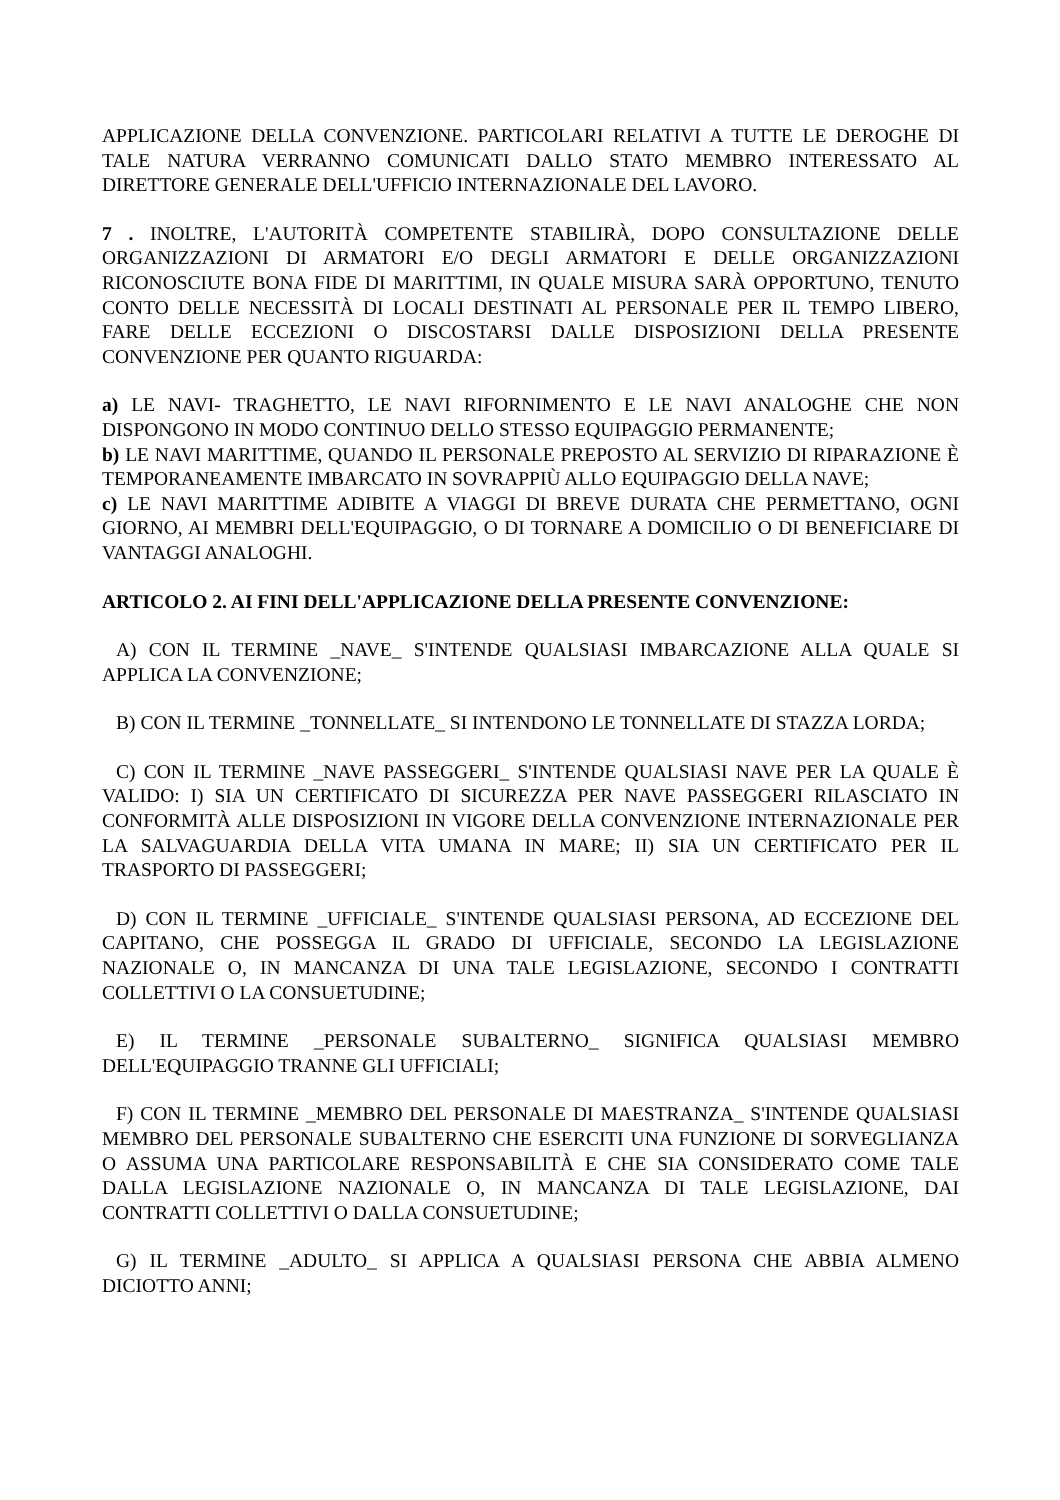APPLICAZIONE DELLA CONVENZIONE. PARTICOLARI RELATIVI A TUTTE LE DEROGHE DI TALE NATURA VERRANNO COMUNICATI DALLO STATO MEMBRO INTERESSATO AL DIRETTORE GENERALE DELL'UFFICIO INTERNAZIONALE DEL LAVORO.
7 . INOLTRE, L'AUTORITÀ COMPETENTE STABILIRÀ, DOPO CONSULTAZIONE DELLE ORGANIZZAZIONI DI ARMATORI E/O DEGLI ARMATORI E DELLE ORGANIZZAZIONI RICONOSCIUTE BONA FIDE DI MARITTIMI, IN QUALE MISURA SARÀ OPPORTUNO, TENUTO CONTO DELLE NECESSITÀ DI LOCALI DESTINATI AL PERSONALE PER IL TEMPO LIBERO, FARE DELLE ECCEZIONI O DISCOSTARSI DALLE DISPOSIZIONI DELLA PRESENTE CONVENZIONE PER QUANTO RIGUARDA:
a) LE NAVI- TRAGHETTO, LE NAVI RIFORNIMENTO E LE NAVI ANALOGHE CHE NON DISPONGONO IN MODO CONTINUO DELLO STESSO EQUIPAGGIO PERMANENTE;
b) LE NAVI MARITTIME, QUANDO IL PERSONALE PREPOSTO AL SERVIZIO DI RIPARAZIONE È TEMPORANEAMENTE IMBARCATO IN SOVRAPPIÙ ALLO EQUIPAGGIO DELLA NAVE;
c) LE NAVI MARITTIME ADIBITE A VIAGGI DI BREVE DURATA CHE PERMETTANO, OGNI GIORNO, AI MEMBRI DELL'EQUIPAGGIO, O DI TORNARE A DOMICILIO O DI BENEFICIARE DI VANTAGGI ANALOGHI.
ARTICOLO 2. AI FINI DELL'APPLICAZIONE DELLA PRESENTE CONVENZIONE:
A) CON IL TERMINE _NAVE_ S'INTENDE QUALSIASI IMBARCAZIONE ALLA QUALE SI APPLICA LA CONVENZIONE;
B) CON IL TERMINE _TONNELLATE_ SI INTENDONO LE TONNELLATE DI STAZZA LORDA;
C) CON IL TERMINE _NAVE PASSEGGERI_ S'INTENDE QUALSIASI NAVE PER LA QUALE È VALIDO: I) SIA UN CERTIFICATO DI SICUREZZA PER NAVE PASSEGGERI RILASCIATO IN CONFORMITÀ ALLE DISPOSIZIONI IN VIGORE DELLA CONVENZIONE INTERNAZIONALE PER LA SALVAGUARDIA DELLA VITA UMANA IN MARE; II) SIA UN CERTIFICATO PER IL TRASPORTO DI PASSEGGERI;
D) CON IL TERMINE _UFFICIALE_ S'INTENDE QUALSIASI PERSONA, AD ECCEZIONE DEL CAPITANO, CHE POSSEGGA IL GRADO DI UFFICIALE, SECONDO LA LEGISLAZIONE NAZIONALE O, IN MANCANZA DI UNA TALE LEGISLAZIONE, SECONDO I CONTRATTI COLLETTIVI O LA CONSUETUDINE;
E) IL TERMINE _PERSONALE SUBALTERNO_ SIGNIFICA QUALSIASI MEMBRO DELL'EQUIPAGGIO TRANNE GLI UFFICIALI;
F) CON IL TERMINE _MEMBRO DEL PERSONALE DI MAESTRANZA_ S'INTENDE QUALSIASI MEMBRO DEL PERSONALE SUBALTERNO CHE ESERCITI UNA FUNZIONE DI SORVEGLIANZA O ASSUMA UNA PARTICOLARE RESPONSABILITÀ E CHE SIA CONSIDERATO COME TALE DALLA LEGISLAZIONE NAZIONALE O, IN MANCANZA DI TALE LEGISLAZIONE, DAI CONTRATTI COLLETTIVI O DALLA CONSUETUDINE;
G) IL TERMINE _ADULTO_ SI APPLICA A QUALSIASI PERSONA CHE ABBIA ALMENO DICIOTTO ANNI;